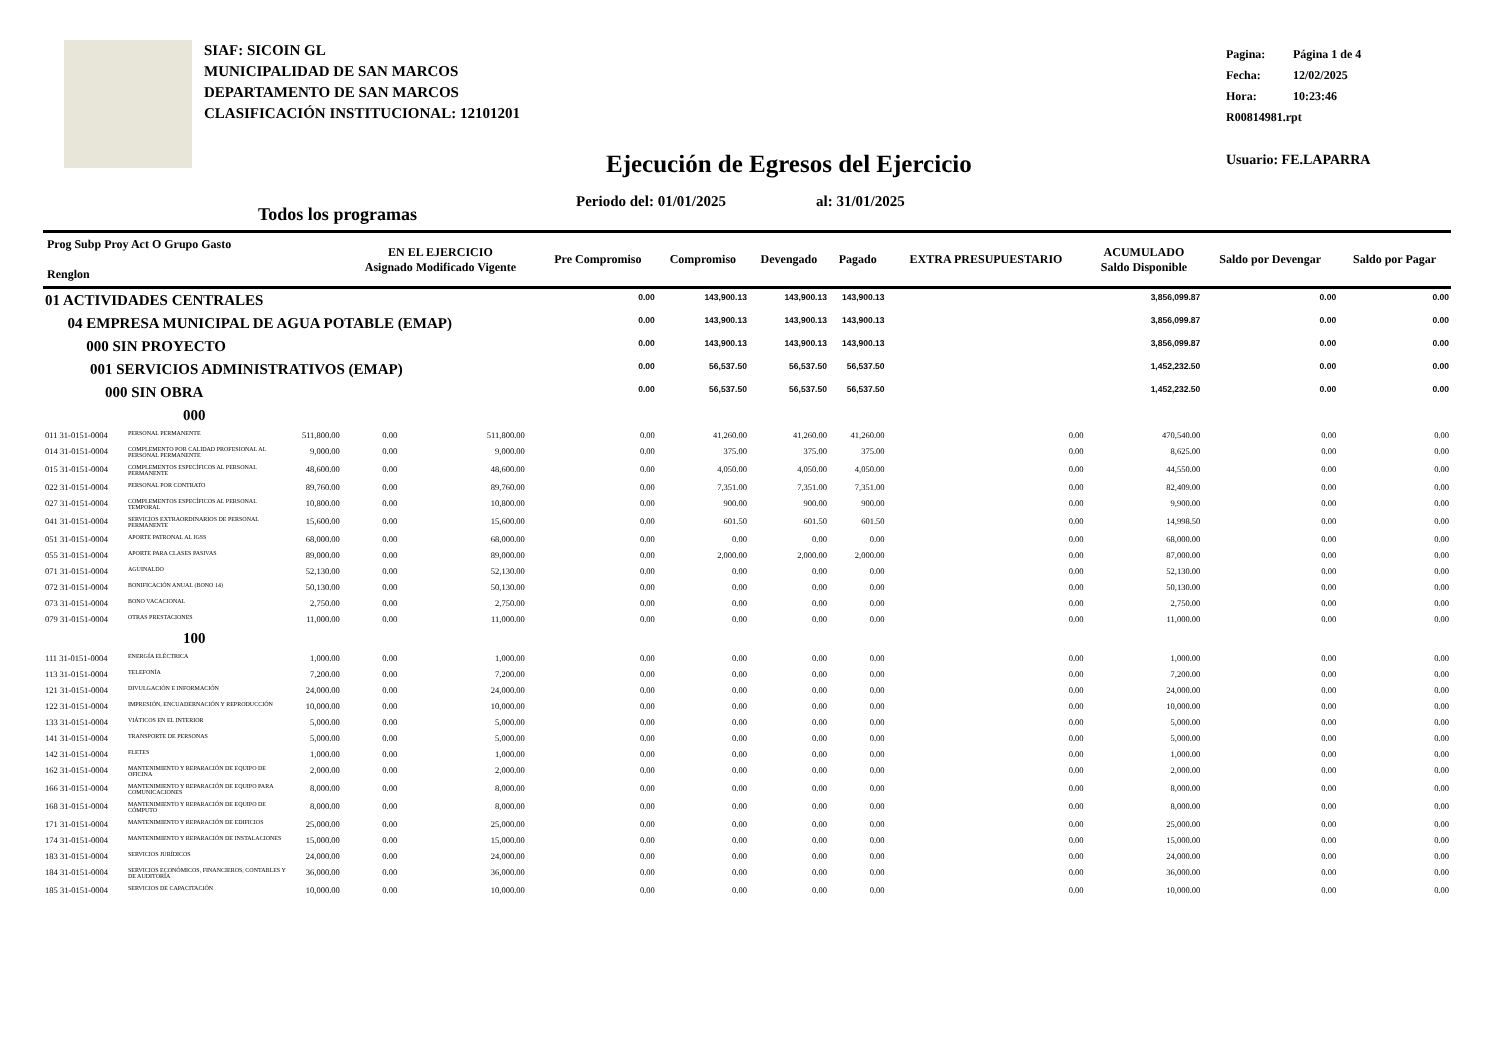SIAF: SICOIN GL
MUNICIPALIDAD DE SAN MARCOS
DEPARTAMENTO DE SAN MARCOS
CLASIFICACIÓN INSTITUCIONAL: 12101201
Pagina: Página 1 de 4
Fecha: 12/02/2025
Hora: 10:23:46
R00814981.rpt
Usuario: FE.LAPARRA
Ejecución de Egresos del Ejercicio
Periodo del: 01/01/2025 al: 31/01/2025
Todos los programas
| Prog Subp Proy Act O Grupo Gasto Renglon | | | EN EL EJERCICIO Asignado Modificado Vigente | | | Pre Compromiso | Compromiso | Devengado | Pagado | EXTRA PRESUPUESTARIO | ACUMULADO Saldo Disponible | Saldo por Devengar | Saldo por Pagar |
| --- | --- | --- | --- | --- | --- | --- | --- | --- | --- | --- | --- | --- | --- |
| 01 ACTIVIDADES CENTRALES | | | | | | 0.00 | 143,900.13 | 143,900.13 | 143,900.13 | | 3,856,099.87 | 0.00 | 0.00 |
| 04 EMPRESA MUNICIPAL DE AGUA POTABLE (EMAP) | | | | | | 0.00 | 143,900.13 | 143,900.13 | 143,900.13 | | 3,856,099.87 | 0.00 | 0.00 |
| 000 SIN PROYECTO | | | | | | 0.00 | 143,900.13 | 143,900.13 | 143,900.13 | | 3,856,099.87 | 0.00 | 0.00 |
| 001 SERVICIOS ADMINISTRATIVOS (EMAP) | | | | | | 0.00 | 56,537.50 | 56,537.50 | 56,537.50 | | 1,452,232.50 | 0.00 | 0.00 |
| 000 SIN OBRA | | | | | | 0.00 | 56,537.50 | 56,537.50 | 56,537.50 | | 1,452,232.50 | 0.00 | 0.00 |
| 000 | | | | | | | | | | | | | |
| 011 31-0151-0004 | PERSONAL PERMANENTE | 511,800.00 | 0.00 | 511,800.00 | | 0.00 | 41,260.00 | 41,260.00 | 41,260.00 | 0.00 | 470,540.00 | 0.00 | 0.00 |
| 014 31-0151-0004 | COMPLEMENTO POR CALIDAD PROFESIONAL AL PERSONAL PERMANENTE | 9,000.00 | 0.00 | 9,000.00 | | 0.00 | 375.00 | 375.00 | 375.00 | 0.00 | 8,625.00 | 0.00 | 0.00 |
| 015 31-0151-0004 | COMPLEMENTOS ESPECÍFICOS AL PERSONAL PERMANENTE | 48,600.00 | 0.00 | 48,600.00 | | 0.00 | 4,050.00 | 4,050.00 | 4,050.00 | 0.00 | 44,550.00 | 0.00 | 0.00 |
| 022 31-0151-0004 | PERSONAL POR CONTRATO | 89,760.00 | 0.00 | 89,760.00 | | 0.00 | 7,351.00 | 7,351.00 | 7,351.00 | 0.00 | 82,409.00 | 0.00 | 0.00 |
| 027 31-0151-0004 | COMPLEMENTOS ESPECÍFICOS AL PERSONAL TEMPORAL | 10,800.00 | 0.00 | 10,800.00 | | 0.00 | 900.00 | 900.00 | 900.00 | 0.00 | 9,900.00 | 0.00 | 0.00 |
| 041 31-0151-0004 | SERVICIOS EXTRAORDINARIOS DE PERSONAL PERMANENTE | 15,600.00 | 0.00 | 15,600.00 | | 0.00 | 601.50 | 601.50 | 601.50 | 0.00 | 14,998.50 | 0.00 | 0.00 |
| 051 31-0151-0004 | APORTE PATRONAL AL IGSS | 68,000.00 | 0.00 | 68,000.00 | | 0.00 | 0.00 | 0.00 | 0.00 | 0.00 | 68,000.00 | 0.00 | 0.00 |
| 055 31-0151-0004 | APORTE PARA CLASES PASIVAS | 89,000.00 | 0.00 | 89,000.00 | | 0.00 | 2,000.00 | 2,000.00 | 2,000.00 | 0.00 | 87,000.00 | 0.00 | 0.00 |
| 071 31-0151-0004 | AGUINALDO | 52,130.00 | 0.00 | 52,130.00 | | 0.00 | 0.00 | 0.00 | 0.00 | 0.00 | 52,130.00 | 0.00 | 0.00 |
| 072 31-0151-0004 | BONIFICACIÓN ANUAL (BONO 14) | 50,130.00 | 0.00 | 50,130.00 | | 0.00 | 0.00 | 0.00 | 0.00 | 0.00 | 50,130.00 | 0.00 | 0.00 |
| 073 31-0151-0004 | BONO VACACIONAL | 2,750.00 | 0.00 | 2,750.00 | | 0.00 | 0.00 | 0.00 | 0.00 | 0.00 | 2,750.00 | 0.00 | 0.00 |
| 079 31-0151-0004 | OTRAS PRESTACIONES | 11,000.00 | 0.00 | 11,000.00 | | 0.00 | 0.00 | 0.00 | 0.00 | 0.00 | 11,000.00 | 0.00 | 0.00 |
| 100 | | | | | | | | | | | | | |
| 111 31-0151-0004 | ENERGÍA ELÉCTRICA | 1,000.00 | 0.00 | 1,000.00 | | 0.00 | 0.00 | 0.00 | 0.00 | 0.00 | 1,000.00 | 0.00 | 0.00 |
| 113 31-0151-0004 | TELEFONÍA | 7,200.00 | 0.00 | 7,200.00 | | 0.00 | 0.00 | 0.00 | 0.00 | 0.00 | 7,200.00 | 0.00 | 0.00 |
| 121 31-0151-0004 | DIVULGACIÓN E INFORMACIÓN | 24,000.00 | 0.00 | 24,000.00 | | 0.00 | 0.00 | 0.00 | 0.00 | 0.00 | 24,000.00 | 0.00 | 0.00 |
| 122 31-0151-0004 | IMPRESIÓN, ENCUADERNACIÓN Y REPRODUCCIÓN | 10,000.00 | 0.00 | 10,000.00 | | 0.00 | 0.00 | 0.00 | 0.00 | 0.00 | 10,000.00 | 0.00 | 0.00 |
| 133 31-0151-0004 | VIÁTICOS EN EL INTERIOR | 5,000.00 | 0.00 | 5,000.00 | | 0.00 | 0.00 | 0.00 | 0.00 | 0.00 | 5,000.00 | 0.00 | 0.00 |
| 141 31-0151-0004 | TRANSPORTE DE PERSONAS | 5,000.00 | 0.00 | 5,000.00 | | 0.00 | 0.00 | 0.00 | 0.00 | 0.00 | 5,000.00 | 0.00 | 0.00 |
| 142 31-0151-0004 | FLETES | 1,000.00 | 0.00 | 1,000.00 | | 0.00 | 0.00 | 0.00 | 0.00 | 0.00 | 1,000.00 | 0.00 | 0.00 |
| 162 31-0151-0004 | MANTENIMIENTO Y REPARACIÓN DE EQUIPO DE OFICINA | 2,000.00 | 0.00 | 2,000.00 | | 0.00 | 0.00 | 0.00 | 0.00 | 0.00 | 2,000.00 | 0.00 | 0.00 |
| 166 31-0151-0004 | MANTENIMIENTO Y REPARACIÓN DE EQUIPO PARA COMUNICACIONES | 8,000.00 | 0.00 | 8,000.00 | | 0.00 | 0.00 | 0.00 | 0.00 | 0.00 | 8,000.00 | 0.00 | 0.00 |
| 168 31-0151-0004 | MANTENIMIENTO Y REPARACIÓN DE EQUIPO DE CÓMPUTO | 8,000.00 | 0.00 | 8,000.00 | | 0.00 | 0.00 | 0.00 | 0.00 | 0.00 | 8,000.00 | 0.00 | 0.00 |
| 171 31-0151-0004 | MANTENIMIENTO Y REPARACIÓN DE EDIFICIOS | 25,000.00 | 0.00 | 25,000.00 | | 0.00 | 0.00 | 0.00 | 0.00 | 0.00 | 25,000.00 | 0.00 | 0.00 |
| 174 31-0151-0004 | MANTENIMIENTO Y REPARACIÓN DE INSTALACIONES | 15,000.00 | 0.00 | 15,000.00 | | 0.00 | 0.00 | 0.00 | 0.00 | 0.00 | 15,000.00 | 0.00 | 0.00 |
| 183 31-0151-0004 | SERVICIOS JURÍDICOS | 24,000.00 | 0.00 | 24,000.00 | | 0.00 | 0.00 | 0.00 | 0.00 | 0.00 | 24,000.00 | 0.00 | 0.00 |
| 184 31-0151-0004 | SERVICIOS ECONÓMICOS, FINANCIEROS, CONTABLES Y DE AUDITORÍA | 36,000.00 | 0.00 | 36,000.00 | | 0.00 | 0.00 | 0.00 | 0.00 | 0.00 | 36,000.00 | 0.00 | 0.00 |
| 185 31-0151-0004 | SERVICIOS DE CAPACITACIÓN | 10,000.00 | 0.00 | 10,000.00 | | 0.00 | 0.00 | 0.00 | 0.00 | 0.00 | 10,000.00 | 0.00 | 0.00 |